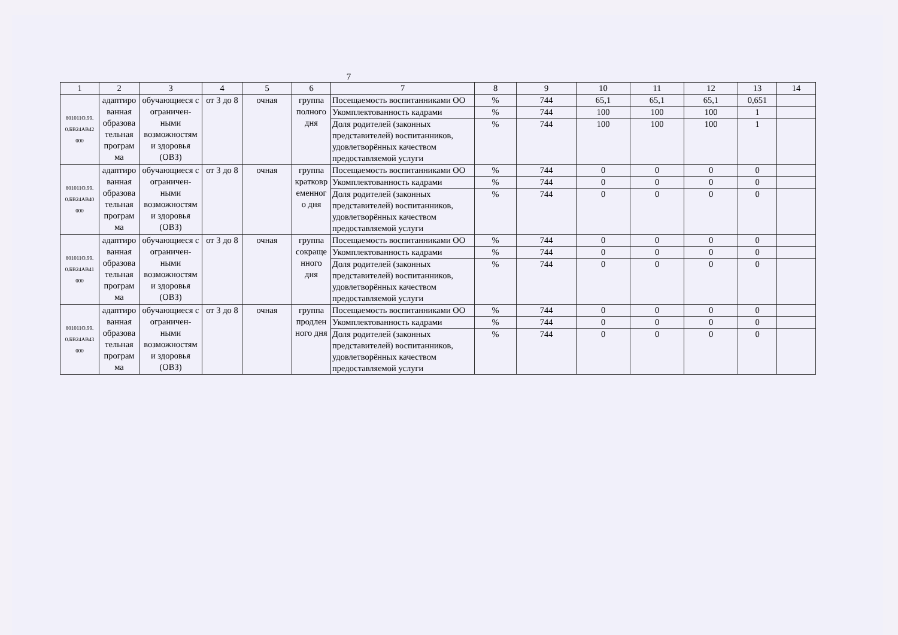7
| 1 | 2 | 3 | 4 | 5 | 6 | 7 | 8 | 9 | 10 | 11 | 12 | 13 | 14 |
| --- | --- | --- | --- | --- | --- | --- | --- | --- | --- | --- | --- | --- | --- |
| 801011О.99. 0.БВ24АВ42 000 | адаптиро ванная образова тельная програм ма | обучающиеся с ограничен-ными возможностям и здоровья (ОВЗ) | от 3 до 8 | очная | группа полного дня | Посещаемость воспитанниками ОО | % | 744 | 65,1 | 65,1 | 65,1 | 0,651 | |
| | | | | | | Укомплектованность кадрами | % | 744 | 100 | 100 | 100 | 1 | |
| | | | | | | Доля родителей (законных представителей) воспитанников, удовлетворённых качеством предоставляемой услуги | % | 744 | 100 | 100 | 100 | 1 | |
| 801011О.99. 0.БВ24АВ40 000 | адаптиро ванная образова тельная програм ма | обучающиеся с ограничен-ными возможностям и здоровья (ОВЗ) | от 3 до 8 | очная | группа кратковр еменног о дня | Посещаемость воспитанниками ОО | % | 744 | 0 | 0 | 0 | 0 | |
| | | | | | | Укомплектованность кадрами | % | 744 | 0 | 0 | 0 | 0 | |
| | | | | | | Доля родителей (законных представителей) воспитанников, удовлетворённых качеством предоставляемой услуги | % | 744 | 0 | 0 | 0 | 0 | |
| 801011О.99. 0.БВ24АВ41 000 | адаптиро ванная образова тельная програм ма | обучающиеся с ограничен-ными возможностям и здоровья (ОВЗ) | от 3 до 8 | очная | группа сокраще нного дня | Посещаемость воспитанниками ОО | % | 744 | 0 | 0 | 0 | 0 | |
| | | | | | | Укомплектованность кадрами | % | 744 | 0 | 0 | 0 | 0 | |
| | | | | | | Доля родителей (законных представителей) воспитанников, удовлетворённых качеством предоставляемой услуги | % | 744 | 0 | 0 | 0 | 0 | |
| 801011О.99. 0.БВ24АВ43 000 | адаптиро ванная образова тельная програм ма | обучающиеся с ограничен-ными возможностям и здоровья (ОВЗ) | от 3 до 8 | очная | группа продлен ного дня | Посещаемость воспитанниками ОО | % | 744 | 0 | 0 | 0 | 0 | |
| | | | | | | Укомплектованность кадрами | % | 744 | 0 | 0 | 0 | 0 | |
| | | | | | | Доля родителей (законных представителей) воспитанников, удовлетворённых качеством предоставляемой услуги | % | 744 | 0 | 0 | 0 | 0 | |